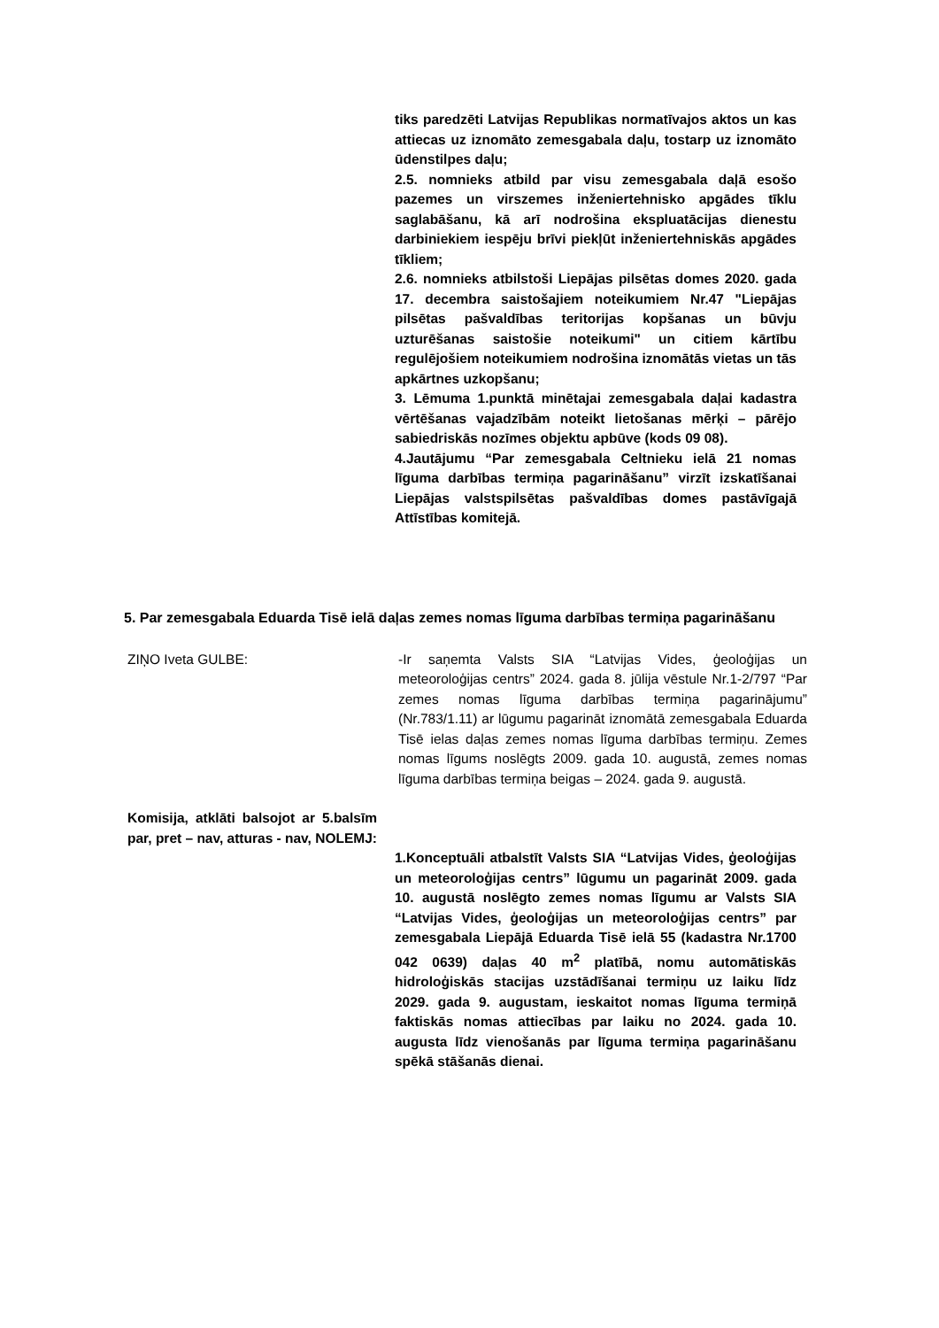tiks paredzēti Latvijas Republikas normatīvajos aktos un kas attiecas uz iznomāto zemesgabala daļu, tostarp uz iznomāto ūdenstilpes daļu;
2.5. nomnieks atbild par visu zemesgabala daļā esošo pazemes un virszemes inženiertehnisko apgādes tīklu saglabāšanu, kā arī nodrošina ekspluatācijas dienestu darbiniekiem iespēju brīvi piekļūt inženiertehniskās apgādes tīkliem;
2.6. nomnieks atbilstoši Liepājas pilsētas domes 2020. gada 17. decembra saistošajiem noteikumiem Nr.47 "Liepājas pilsētas pašvaldības teritorijas kopšanas un būvju uzturēšanas saistošie noteikumi" un citiem kārtību regulējošiem noteikumiem nodrošina iznomātās vietas un tās apkārtnes uzkopšanu;
3. Lēmuma 1.punktā minētajai zemesgabala daļai kadastra vērtēšanas vajadzībām noteikt lietošanas mērķi – pārējo sabiedriskās nozīmes objektu apbūve (kods 09 08).
4.Jautājumu “Par zemesgabala Celtnieku ielā 21 nomas līguma darbības termiņa pagarināšanu” virzīt izskatīšanai Liepājas valstspilsētas pašvaldības domes pastāvīgajā Attīstības komitejā.
5. Par zemesgabala Eduarda Tisē ielā daļas zemes nomas līguma darbības termiņa pagarināšanu
ZIŅO Iveta GULBE: -Ir saņemta Valsts SIA “Latvijas Vides, ģeoloģijas un meteoroloģijas centrs” 2024. gada 8. jūlija vēstule Nr.1-2/797 “Par zemes nomas līguma darbības termiņa pagarinājumu” (Nr.783/1.11) ar lūgumu pagarināt iznomātā zemesgabala Eduarda Tisē ielas daļas zemes nomas līguma darbības termiņu. Zemes nomas līgums noslēgts 2009. gada 10. augustā, zemes nomas līguma darbības termiņa beigas – 2024. gada 9. augustā.
Komisija, atklāti balsojot ar 5.balsīm par, pret – nav, atturas - nav, NOLEMJ:
1.Konceptuāli atbalstīt Valsts SIA “Latvijas Vides, ģeoloģijas un meteoroloģijas centrs” lūgumu un pagarināt 2009. gada 10. augustā noslēgto zemes nomas līgumu ar Valsts SIA “Latvijas Vides, ģeoloģijas un meteoroloģijas centrs” par zemesgabala Liepājā Eduarda Tisē ielā 55 (kadastra Nr.1700 042 0639) daļas 40 m<sup>2</sup> platībā, nomu automātiskās hidroloģiskās stacijas uzstādīšanai termiņu uz laiku līdz 2029. gada 9. augustam, ieskaitot nomas līguma termiņā faktiskās nomas attiecības par laiku no 2024. gada 10. augusta līdz vienošanās par līguma termiņa pagarināšanu spēkā stāšanās dienai.